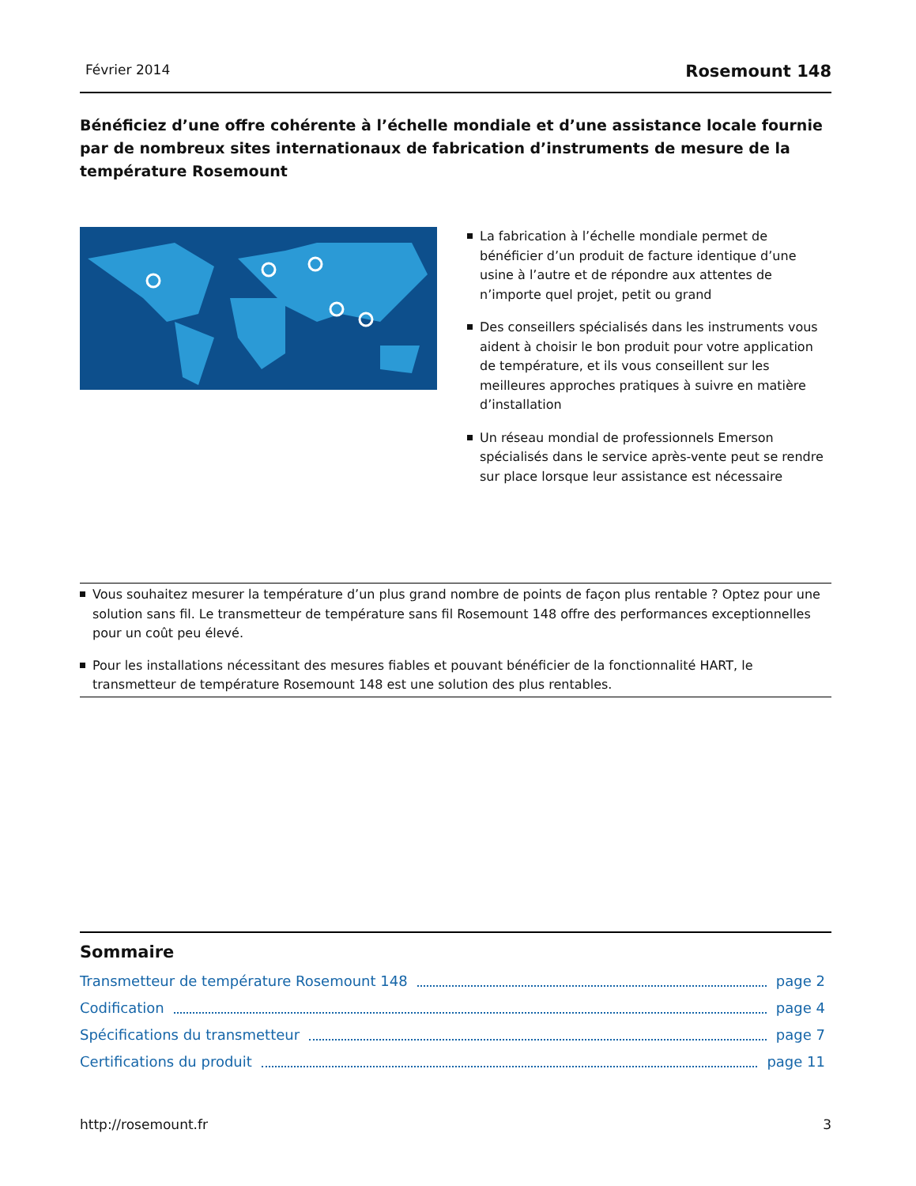Février 2014 Rosemount 148
Bénéficiez d’une offre cohérente à l’échelle mondiale et d’une assistance locale fournie par de nombreux sites internationaux de fabrication d’instruments de mesure de la température Rosemount
La fabrication à l’échelle mondiale permet de bénéficier d’un produit de facture identique d’une usine à l’autre et de répondre aux attentes de n’importe quel projet, petit ou grand
Des conseillers spécialisés dans les instruments vous aident à choisir le bon produit pour votre application de température, et ils vous conseillent sur les meilleures approches pratiques à suivre en matière d’installation
Un réseau mondial de professionnels Emerson spécialisés dans le service après-vente peut se rendre sur place lorsque leur assistance est nécessaire
Vous souhaitez mesurer la température d’un plus grand nombre de points de façon plus rentable ? Optez pour une solution sans fil. Le transmetteur de température sans fil Rosemount 148 offre des performances exceptionnelles pour un coût peu élevé.
Pour les installations nécessitant des mesures fiables et pouvant bénéficier de la fonctionnalité HART, le transmetteur de température Rosemount 148 est une solution des plus rentables.
Sommaire
Transmetteur de température Rosemount 148 page 2
Codification page 4
Spécifications du transmetteur page 7
Certifications du produit page 11
http://rosemount.fr 3